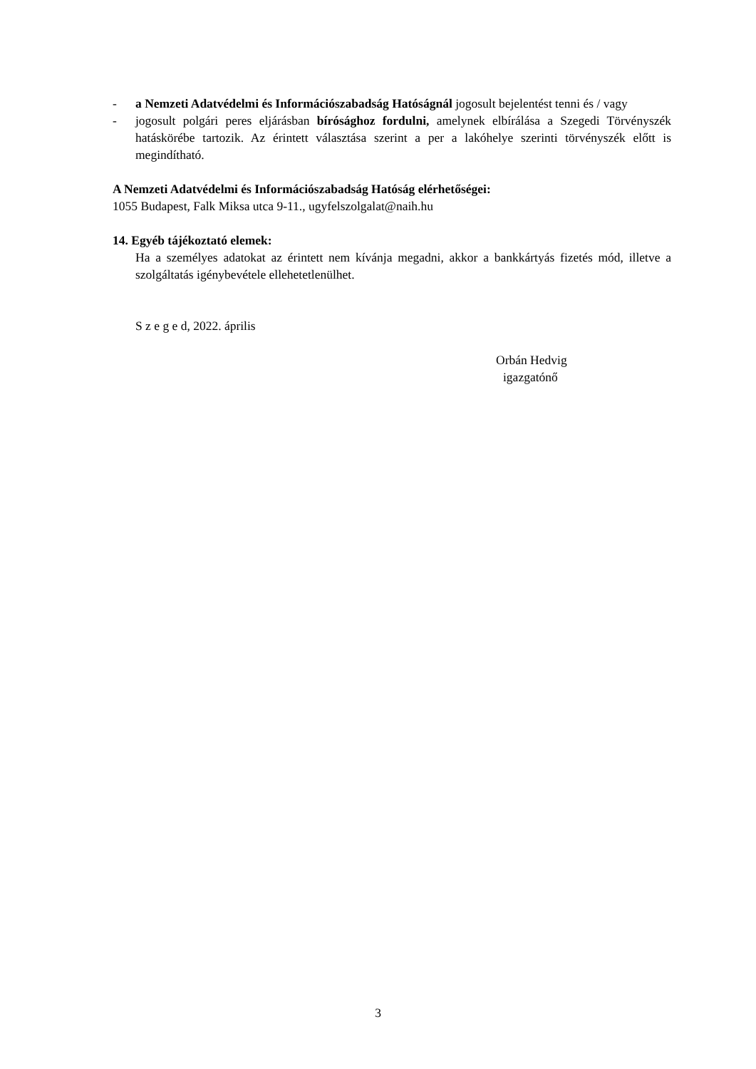- a Nemzeti Adatvédelmi és Információszabadság Hatóságnál jogosult bejelentést tenni és / vagy
- jogosult polgári peres eljárásban bírósághoz fordulni, amelynek elbírálása a Szegedi Törvényszék hatáskörébe tartozik. Az érintett választása szerint a per a lakóhelye szerinti törvényszék előtt is megindítható.
A Nemzeti Adatvédelmi és Információszabadság Hatóság elérhetőségei:
1055 Budapest, Falk Miksa utca 9-11., ugyfelszolgalat@naih.hu
14. Egyéb tájékoztató elemek:
Ha a személyes adatokat az érintett nem kívánja megadni, akkor a bankkártyás fizetés mód, illetve a szolgáltatás igénybevétele ellehetetlenülhet.
S z e g e d, 2022. április
Orbán Hedvig
igazgatónő
3